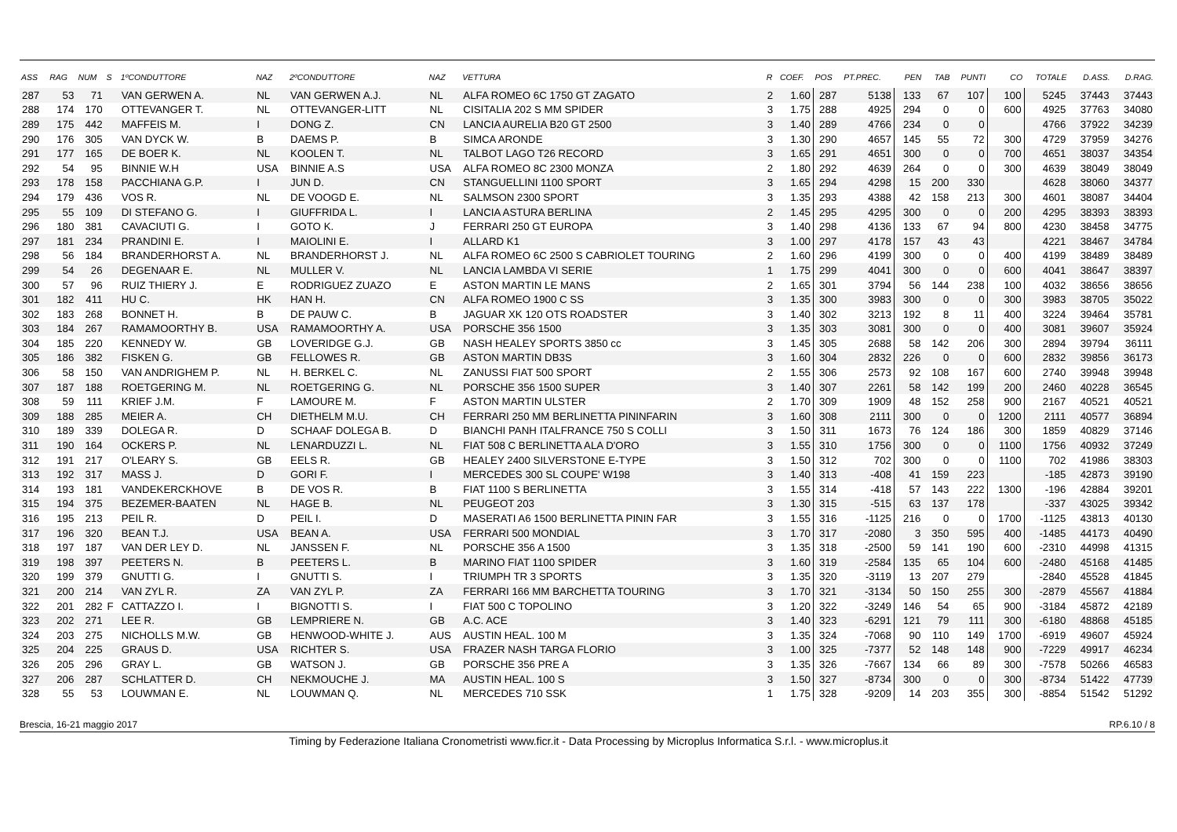| ASS | RAG | NUM | S | 1ºCONDUTTORE | NAZ | 2ºCONDUTTORE | NAZ | VETTURA | R | COEF. | POS | PT.PREC. | PEN | TAB | PUNTI | CO | TOTALE | D.ASS. | D.RAG. |
| --- | --- | --- | --- | --- | --- | --- | --- | --- | --- | --- | --- | --- | --- | --- | --- | --- | --- | --- | --- |
| 287 | 53 | 71 | | VAN GERWEN A. | NL | VAN GERWEN A.J. | NL | ALFA ROMEO 6C 1750 GT ZAGATO | 2 | 1.60 | 287 | 5138 | 133 | 67 | 107 | 100 | 5245 | 37443 | 37443 |
| 288 | 174 | 170 | | OTTEVANGER T. | NL | OTTEVANGER-LITT | NL | CISITALIA 202 S MM SPIDER | 3 | 1.75 | 288 | 4925 | 294 | 0 | 0 | 600 | 4925 | 37763 | 34080 |
| 289 | 175 | 442 | | MAFFEIS M. | I | DONG Z. | CN | LANCIA AURELIA B20 GT 2500 | 3 | 1.40 | 289 | 4766 | 234 | 0 | 0 | | 4766 | 37922 | 34239 |
| 290 | 176 | 305 | | VAN DYCK W. | B | DAEMS P. | B | SIMCA ARONDE | 3 | 1.30 | 290 | 4657 | 145 | 55 | 72 | 300 | 4729 | 37959 | 34276 |
| 291 | 177 | 165 | | DE BOER K. | NL | KOOLEN T. | NL | TALBOT LAGO T26 RECORD | 3 | 1.65 | 291 | 4651 | 300 | 0 | 0 | 700 | 4651 | 38037 | 34354 |
| 292 | 54 | 95 | | BINNIE W.H | USA | BINNIE A.S | USA | ALFA ROMEO 8C 2300 MONZA | 2 | 1.80 | 292 | 4639 | 264 | 0 | 0 | 300 | 4639 | 38049 | 38049 |
| 293 | 178 | 158 | | PACCHIANA G.P. | I | JUN D. | CN | STANGUELLINI 1100 SPORT | 3 | 1.65 | 294 | 4298 | 15 | 200 | 330 | | 4628 | 38060 | 34377 |
| 294 | 179 | 436 | | VOS R. | NL | DE VOOGD E. | NL | SALMSON 2300 SPORT | 3 | 1.35 | 293 | 4388 | 42 | 158 | 213 | 300 | 4601 | 38087 | 34404 |
| 295 | 55 | 109 | | DI STEFANO G. | I | GIUFFRIDA L. | I | LANCIA ASTURA BERLINA | 2 | 1.45 | 295 | 4295 | 300 | 0 | 0 | 200 | 4295 | 38393 | 38393 |
| 296 | 180 | 381 | | CAVACIUTI G. | I | GOTO K. | J | FERRARI 250 GT EUROPA | 3 | 1.40 | 298 | 4136 | 133 | 67 | 94 | 800 | 4230 | 38458 | 34775 |
| 297 | 181 | 234 | | PRANDINI E. | I | MAIOLINI E. | I | ALLARD K1 | 3 | 1.00 | 297 | 4178 | 157 | 43 | 43 | | 4221 | 38467 | 34784 |
| 298 | 56 | 184 | | BRANDERHORST A. | NL | BRANDERHORST J. | NL | ALFA ROMEO 6C 2500 S CABRIOLET TOURING | 2 | 1.60 | 296 | 4199 | 300 | 0 | 0 | 400 | 4199 | 38489 | 38489 |
| 299 | 54 | 26 | | DEGENAAR E. | NL | MULLER V. | NL | LANCIA LAMBDA VI SERIE | 1 | 1.75 | 299 | 4041 | 300 | 0 | 0 | 600 | 4041 | 38647 | 38397 |
| 300 | 57 | 96 | | RUIZ THIERY J. | E | RODRIGUEZ ZUAZO | E | ASTON MARTIN LE MANS | 2 | 1.65 | 301 | 3794 | 56 | 144 | 238 | 100 | 4032 | 38656 | 38656 |
| 301 | 182 | 411 | | HU C. | HK | HAN H. | CN | ALFA ROMEO 1900 C SS | 3 | 1.35 | 300 | 3983 | 300 | 0 | 0 | 300 | 3983 | 38705 | 35022 |
| 302 | 183 | 268 | | BONNET H. | B | DE PAUW C. | B | JAGUAR XK 120 OTS ROADSTER | 3 | 1.40 | 302 | 3213 | 192 | 8 | 11 | 400 | 3224 | 39464 | 35781 |
| 303 | 184 | 267 | | RAMAMOORTHY B. | USA | RAMAMOORTHY A. | USA | PORSCHE 356 1500 | 3 | 1.35 | 303 | 3081 | 300 | 0 | 0 | 400 | 3081 | 39607 | 35924 |
| 304 | 185 | 220 | | KENNEDY W. | GB | LOVERIDGE G.J. | GB | NASH HEALEY SPORTS 3850 cc | 3 | 1.45 | 305 | 2688 | 58 | 142 | 206 | 300 | 2894 | 39794 | 36111 |
| 305 | 186 | 382 | | FISKEN G. | GB | FELLOWES R. | GB | ASTON MARTIN DB3S | 3 | 1.60 | 304 | 2832 | 226 | 0 | 0 | 600 | 2832 | 39856 | 36173 |
| 306 | 58 | 150 | | VAN ANDRIGHEM P. | NL | H. BERKEL C. | NL | ZANUSSI FIAT 500 SPORT | 2 | 1.55 | 306 | 2573 | 92 | 108 | 167 | 600 | 2740 | 39948 | 39948 |
| 307 | 187 | 188 | | ROETGERING M. | NL | ROETGERING G. | NL | PORSCHE 356 1500 SUPER | 3 | 1.40 | 307 | 2261 | 58 | 142 | 199 | 200 | 2460 | 40228 | 36545 |
| 308 | 59 | 111 | | KRIEF J.M. | F | LAMOURE M. | F | ASTON MARTIN ULSTER | 2 | 1.70 | 309 | 1909 | 48 | 152 | 258 | 900 | 2167 | 40521 | 40521 |
| 309 | 188 | 285 | | MEIER A. | CH | DIETHELM M.U. | CH | FERRARI 250 MM BERLINETTA PININFARIN | 3 | 1.60 | 308 | 2111 | 300 | 0 | 0 | 1200 | 2111 | 40577 | 36894 |
| 310 | 189 | 339 | | DOLEGA R. | D | SCHAAF DOLEGA B. | D | BIANCHI PANH ITALFRANCE 750 S COLLI | 3 | 1.50 | 311 | 1673 | 76 | 124 | 186 | 300 | 1859 | 40829 | 37146 |
| 311 | 190 | 164 | | OCKERS P. | NL | LENARDUZZI L. | NL | FIAT 508 C BERLINETTA ALA D'ORO | 3 | 1.55 | 310 | 1756 | 300 | 0 | 0 | 1100 | 1756 | 40932 | 37249 |
| 312 | 191 | 217 | | O'LEARY S. | GB | EELS R. | GB | HEALEY 2400 SILVERSTONE E-TYPE | 3 | 1.50 | 312 | 702 | 300 | 0 | 0 | 1100 | 702 | 41986 | 38303 |
| 313 | 192 | 317 | | MASS J. | D | GORI F. | I | MERCEDES 300 SL COUPE' W198 | 3 | 1.40 | 313 | -408 | 41 | 159 | 223 | | -185 | 42873 | 39190 |
| 314 | 193 | 181 | | VANDEKERCKHOVE | B | DE VOS R. | B | FIAT 1100 S BERLINETTA | 3 | 1.55 | 314 | -418 | 57 | 143 | 222 | 1300 | -196 | 42884 | 39201 |
| 315 | 194 | 375 | | BEZEMER-BAATEN | NL | HAGE B. | NL | PEUGEOT 203 | 3 | 1.30 | 315 | -515 | 63 | 137 | 178 | | -337 | 43025 | 39342 |
| 316 | 195 | 213 | | PEIL R. | D | PEIL I. | D | MASERATI A6 1500 BERLINETTA PININ FAR | 3 | 1.55 | 316 | -1125 | 216 | 0 | 0 | 1700 | -1125 | 43813 | 40130 |
| 317 | 196 | 320 | | BEAN T.J. | USA | BEAN A. | USA | FERRARI 500 MONDIAL | 3 | 1.70 | 317 | -2080 | 3 | 350 | 595 | 400 | -1485 | 44173 | 40490 |
| 318 | 197 | 187 | | VAN DER LEY D. | NL | JANSSEN F. | NL | PORSCHE 356 A 1500 | 3 | 1.35 | 318 | -2500 | 59 | 141 | 190 | 600 | -2310 | 44998 | 41315 |
| 319 | 198 | 397 | | PEETERS N. | B | PEETERS L. | B | MARINO FIAT 1100 SPIDER | 3 | 1.60 | 319 | -2584 | 135 | 65 | 104 | 600 | -2480 | 45168 | 41485 |
| 320 | 199 | 379 | | GNUTTI G. | I | GNUTTI S. | I | TRIUMPH TR 3 SPORTS | 3 | 1.35 | 320 | -3119 | 13 | 207 | 279 | | -2840 | 45528 | 41845 |
| 321 | 200 | 214 | | VAN ZYL R. | ZA | VAN ZYL P. | ZA | FERRARI 166 MM BARCHETTA TOURING | 3 | 1.70 | 321 | -3134 | 50 | 150 | 255 | 300 | -2879 | 45567 | 41884 |
| 322 | 201 | 282 | F | CATTAZZO I. | I | BIGNOTTI S. | I | FIAT 500 C TOPOLINO | 3 | 1.20 | 322 | -3249 | 146 | 54 | 65 | 900 | -3184 | 45872 | 42189 |
| 323 | 202 | 271 | | LEE R. | GB | LEMPRIERE N. | GB | A.C. ACE | 3 | 1.40 | 323 | -6291 | 121 | 79 | 111 | 300 | -6180 | 48868 | 45185 |
| 324 | 203 | 275 | | NICHOLLS M.W. | GB | HENWOOD-WHITE J. | AUS | AUSTIN HEAL. 100 M | 3 | 1.35 | 324 | -7068 | 90 | 110 | 149 | 1700 | -6919 | 49607 | 45924 |
| 325 | 204 | 225 | | GRAUS D. | USA | RICHTER S. | USA | FRAZER NASH TARGA FLORIO | 3 | 1.00 | 325 | -7377 | 52 | 148 | 148 | 900 | -7229 | 49917 | 46234 |
| 326 | 205 | 296 | | GRAY L. | GB | WATSON J. | GB | PORSCHE 356 PRE A | 3 | 1.35 | 326 | -7667 | 134 | 66 | 89 | 300 | -7578 | 50266 | 46583 |
| 327 | 206 | 287 | | SCHLATTER D. | CH | NEKMOUCHE J. | MA | AUSTIN HEAL. 100 S | 3 | 1.50 | 327 | -8734 | 300 | 0 | 0 | 300 | -8734 | 51422 | 47739 |
| 328 | 55 | 53 | | LOUWMAN E. | NL | LOUWMAN Q. | NL | MERCEDES 710 SSK | 1 | 1.75 | 328 | -9209 | 14 | 203 | 355 | 300 | -8854 | 51542 | 51292 |
Brescia, 16-21 maggio 2017 RP.6.10 / 8
Timing by Federazione Italiana Cronometristi www.ficr.it - Data Processing by Microplus Informatica S.r.l. - www.microplus.it